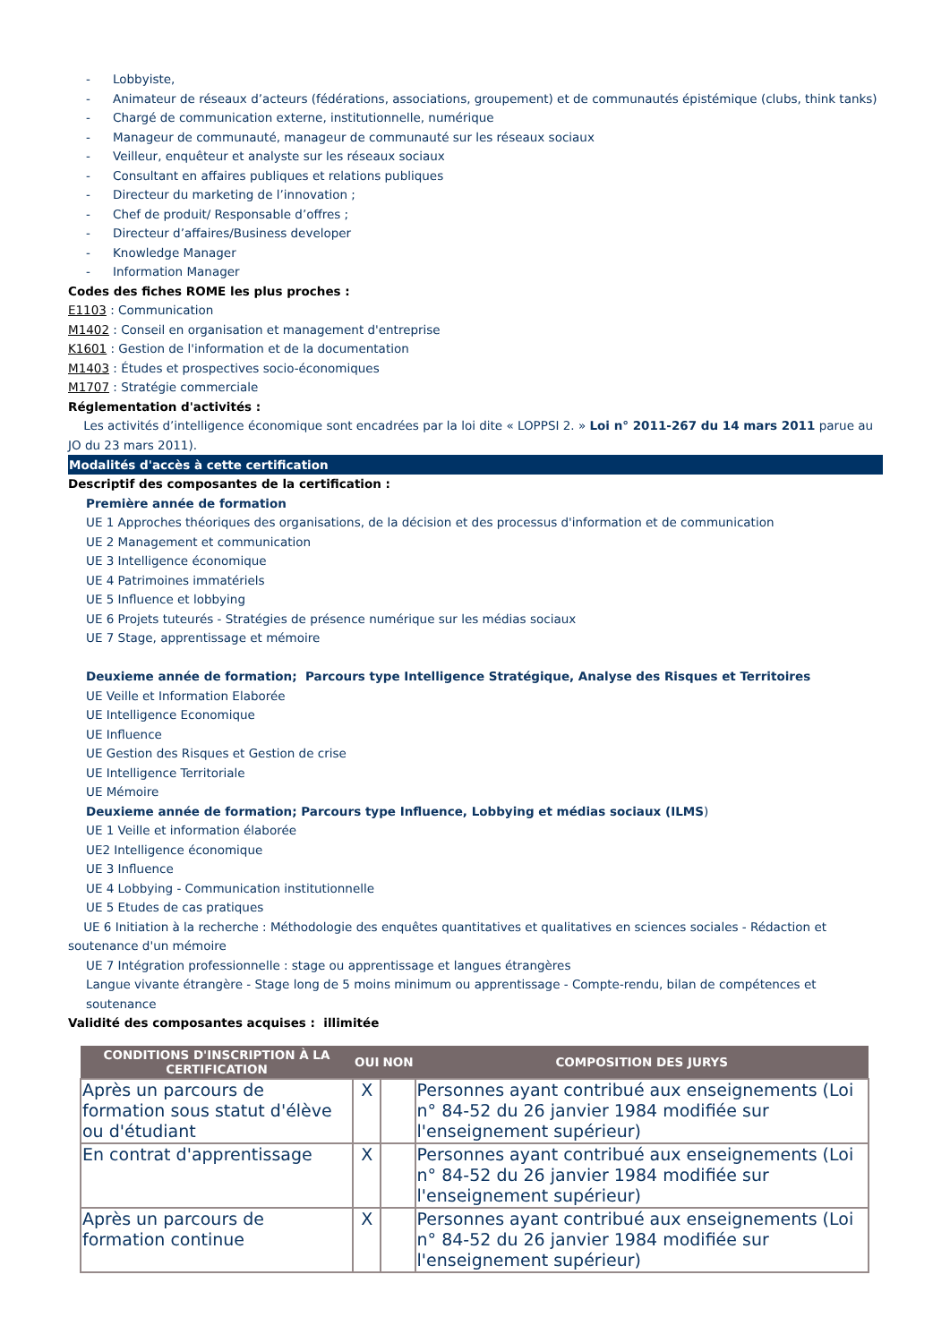- Lobbyiste,
- Animateur de réseaux d’acteurs (fédérations, associations, groupement) et de communautés épistémique (clubs, think tanks)
- Chargé de communication externe, institutionnelle, numérique
- Manageur de communauté, manageur de communauté sur les réseaux sociaux
- Veilleur, enquêteur et analyste sur les réseaux sociaux
- Consultant en affaires publiques et relations publiques
- Directeur du marketing de l’innovation ;
- Chef de produit/ Responsable d’offres ;
- Directeur d’affaires/Business developer
- Knowledge Manager
- Information Manager
Codes des fiches ROME les plus proches :
E1103 : Communication
M1402 : Conseil en organisation et management d'entreprise
K1601 : Gestion de l'information et de la documentation
M1403 : Études et prospectives socio-économiques
M1707 : Stratégie commerciale
Réglementation d'activités :
Les activités d’intelligence économique sont encadrées par la loi dite « LOPPSI 2. » Loi n° 2011-267 du 14 mars 2011 parue au JO du 23 mars 2011).
Modalités d'accès à cette certification
Descriptif des composantes de la certification :
Première année de formation
UE 1 Approches théoriques des organisations, de la décision et des processus d'information et de communication
UE 2 Management et communication
UE 3 Intelligence économique
UE 4 Patrimoines immatériels
UE 5 Influence et lobbying
UE 6 Projets tuteurés - Stratégies de présence numérique sur les médias sociaux
UE 7 Stage, apprentissage et mémoire
Deuxieme année de formation; Parcours type Intelligence Stratégique, Analyse des Risques et Territoires
UE Veille et Information Elaborée
UE Intelligence Economique
UE Influence
UE Gestion des Risques et Gestion de crise
UE Intelligence Territoriale
UE Mémoire
Deuxieme année de formation; Parcours type Influence, Lobbying et médias sociaux (ILMS)
UE 1 Veille et information élaborée
UE2 Intelligence économique
UE 3 Influence
UE 4 Lobbying - Communication institutionnelle
UE 5 Etudes de cas pratiques
UE 6 Initiation à la recherche : Méthodologie des enquêtes quantitatives et qualitatives en sciences sociales - Rédaction et soutenance d'un mémoire
UE 7 Intégration professionnelle : stage ou apprentissage et langues étrangères
Langue vivante étrangère - Stage long de 5 moins minimum ou apprentissage - Compte-rendu, bilan de compétences et soutenance
Validité des composantes acquises : illimitée
| CONDITIONS D'INSCRIPTION À LA CERTIFICATION | OUI | NON | COMPOSITION DES JURYS |
| --- | --- | --- | --- |
| Après un parcours de formation sous statut d'élève ou d'étudiant | X | | Personnes ayant contribué aux enseignements (Loi n° 84-52 du 26 janvier 1984 modifiée sur l'enseignement supérieur) |
| En contrat d'apprentissage | X | | Personnes ayant contribué aux enseignements (Loi n° 84-52 du 26 janvier 1984 modifiée sur l'enseignement supérieur) |
| Après un parcours de formation continue | X | | Personnes ayant contribué aux enseignements (Loi n° 84-52 du 26 janvier 1984 modifiée sur l'enseignement supérieur) |